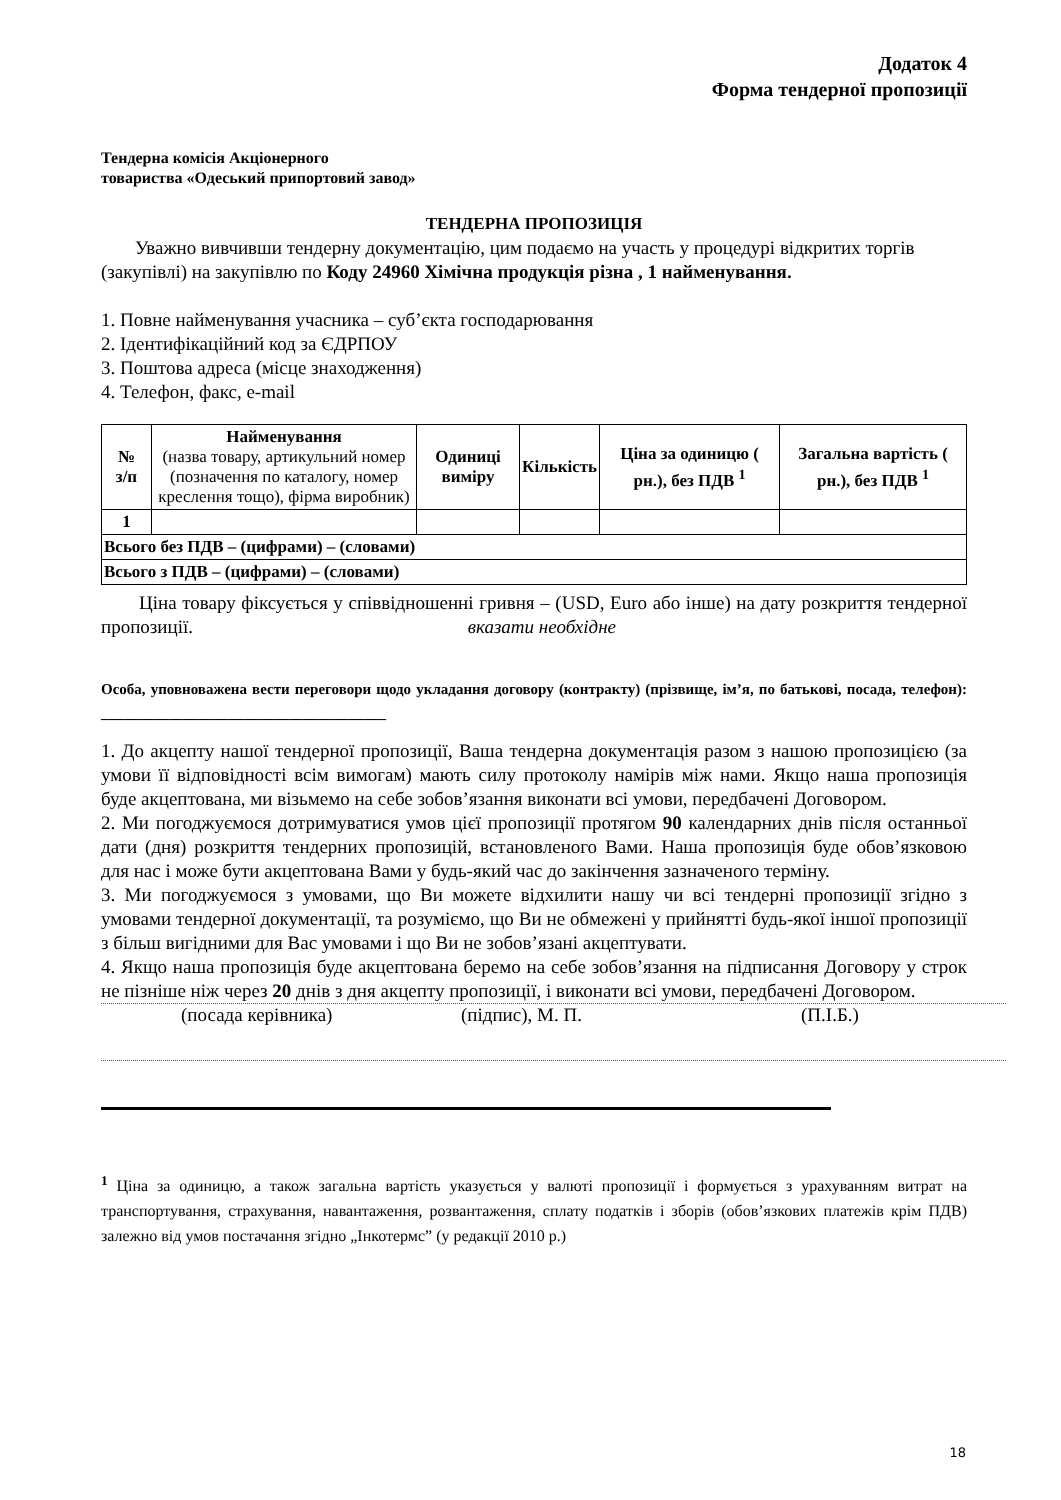Додаток 4
Форма тендерної пропозиції
Тендерна комісія Акціонерного
товариства «Одеський припортовий завод»
ТЕНДЕРНА ПРОПОЗИЦІЯ
Уважно вивчивши тендерну документацію, цим подаємо на участь у процедурі відкритих торгів (закупівлі) на закупівлю по Коду 24960 Хімічна продукція різна , 1 найменування.
1. Повне найменування учасника – суб’єкта господарювання
2. Ідентифікаційний код за ЄДРПОУ
3. Поштова адреса (місце знаходження)
4. Телефон, факс, e-mail
| № з/п | Найменування (назва товару, артикульний номер (позначення по каталогу, номер креслення тощо), фірма виробник) | Одиниці виміру | Кількість | Ціна за одиницю ( рн.), без ПДВ <sup>1</sup> | Загальна вартість ( рн.), без ПДВ <sup>1</sup> |
| --- | --- | --- | --- | --- | --- |
| 1 | | | | | |
| Всього без ПДВ – (цифрами) – (словами) | | | | | |
| Всього з ПДВ – (цифрами) – (словами) | | | | | |
Ціна товару фіксується у співвідношенні гривня – (USD, Euro або інше) на дату розкриття тендерної пропозиції. вказати необхідне
Особа, уповноважена вести переговори щодо укладання договору (контракту) (прізвище, ім’я, по батькові, посада, телефон): ______________________________________
1. До акцепту нашої тендерної пропозиції, Ваша тендерна документація разом з нашою пропозицією (за умови її відповідності всім вимогам) мають силу протоколу намірів між нами. Якщо наша пропозиція буде акцептована, ми візьмемо на себе зобов’язання виконати всі умови, передбачені Договором.
2. Ми погоджуємося дотримуватися умов цієї пропозиції протягом 90 календарних днів після останньої дати (дня) розкриття тендерних пропозицій, встановленого Вами. Наша пропозиція буде обов’язковою для нас і може бути акцептована Вами у будь-який час до закінчення зазначеного терміну.
3. Ми погоджуємося з умовами, що Ви можете відхилити нашу чи всі тендерні пропозиції згідно з умовами тендерної документації, та розуміємо, що Ви не обмежені у прийнятті будь-якої іншої пропозиції з більш вигідними для Вас умовами і що Ви не зобов’язані акцептувати.
4. Якщо наша пропозиція буде акцептована беремо на себе зобов’язання на підписання Договору у строк не пізніше ніж через 20 днів з дня акцепту пропозиції, і виконати всі умови, передбачені Договором.
(посада керівника) (підпис), М. П. (П.І.Б.)
<sup>1</sup> Ціна за одиницю, а також загальна вартість указується у валюті пропозиції і формується з урахуванням витрат на транспортування, страхування, навантаження, розвантаження, сплату податків і зборів (обов’язкових платежів крім ПДВ) залежно від умов постачання згідно „Інкотермс” (у редакції 2010 р.)
18